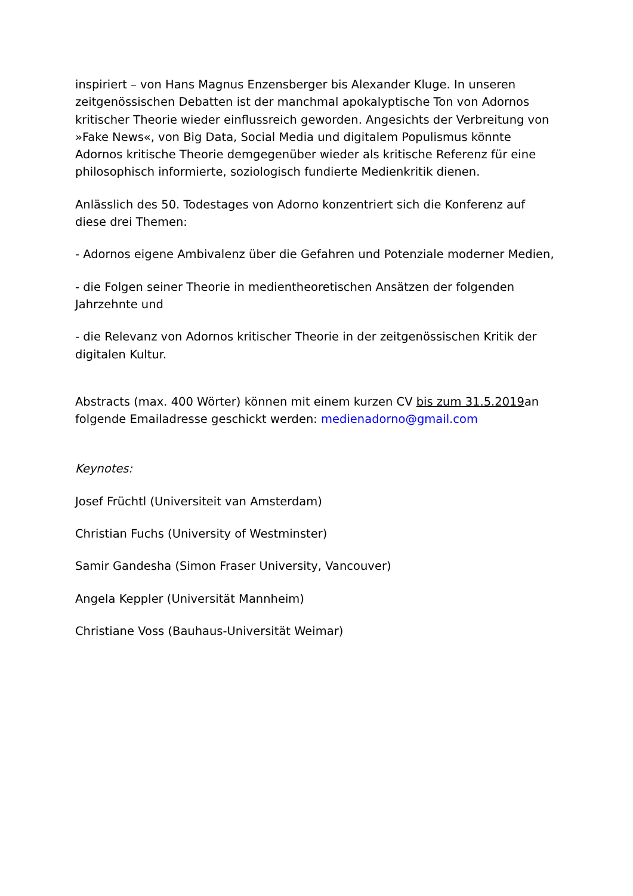inspiriert – von Hans Magnus Enzensberger bis Alexander Kluge. In unseren zeitgenössischen Debatten ist der manchmal apokalyptische Ton von Adornos kritischer Theorie wieder einflussreich geworden. Angesichts der Verbreitung von »Fake News«, von Big Data, Social Media und digitalem Populismus könnte Adornos kritische Theorie demgegenüber wieder als kritische Referenz für eine philosophisch informierte, soziologisch fundierte Medienkritik dienen.
Anlässlich des 50. Todestages von Adorno konzentriert sich die Konferenz auf diese drei Themen:
- Adornos eigene Ambivalenz über die Gefahren und Potenziale moderner Medien,
- die Folgen seiner Theorie in medientheoretischen Ansätzen der folgenden Jahrzehnte und
- die Relevanz von Adornos kritischer Theorie in der zeitgenössischen Kritik der digitalen Kultur.
Abstracts (max. 400 Wörter) können mit einem kurzen CV bis zum 31.5.2019an folgende Emailadresse geschickt werden: medienadorno@gmail.com
Keynotes:
Josef Früchtl (Universiteit van Amsterdam)
Christian Fuchs (University of Westminster)
Samir Gandesha (Simon Fraser University, Vancouver)
Angela Keppler (Universität Mannheim)
Christiane Voss (Bauhaus-Universität Weimar)